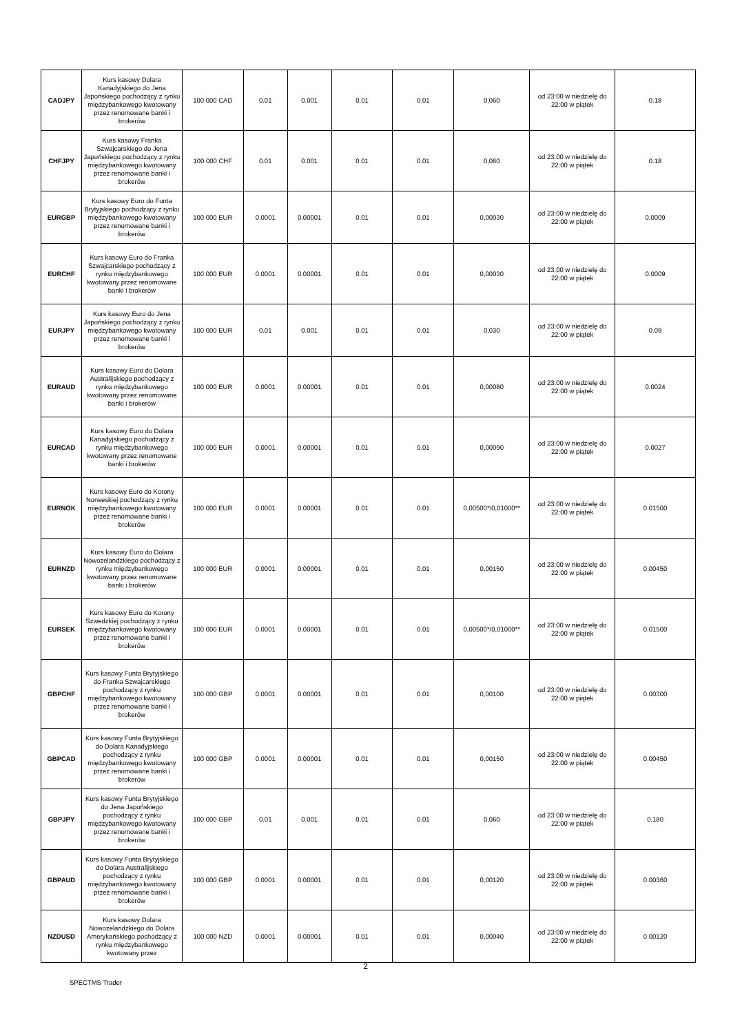| CADJPY | Kurs kasowy Dolara Kanadyjskiego do Jena Japońskiego pochodzący z rynku międzybankowego kwotowany przez renomowane banki i brokerów | 100 000 CAD | 0.01 | 0.001 | 0.01 | 0.01 | 0,060 | od 23:00 w niedzielę do 22:00 w piątek | 0.18 |
| CHFJPY | Kurs kasowy Franka Szwajcarskiego do Jena Japońskiego pochodzący z rynku międzybankowego kwotowany przez renomowane banki i brokerów | 100 000 CHF | 0.01 | 0.001 | 0.01 | 0.01 | 0,060 | od 23:00 w niedzielę do 22:00 w piątek | 0.18 |
| EURGBP | Kurs kasowy Euro do Funta Brytyjskiego pochodzący z rynku międzybankowego kwotowany przez renomowane banki i brokerów | 100 000 EUR | 0.0001 | 0.00001 | 0.01 | 0.01 | 0,00030 | od 23:00 w niedzielę do 22:00 w piątek | 0.0009 |
| EURCHF | Kurs kasowy Euro do Franka Szwajcarskiego pochodzący z rynku międzybankowego kwotowany przez renomowane banki i brokerów | 100 000 EUR | 0.0001 | 0.00001 | 0.01 | 0.01 | 0,00030 | od 23:00 w niedzielę do 22:00 w piątek | 0.0009 |
| EURJPY | Kurs kasowy Euro do Jena Japońskiego pochodzący z rynku międzybankowego kwotowany przez renomowane banki i brokerów | 100 000 EUR | 0.01 | 0.001 | 0.01 | 0.01 | 0,030 | od 23:00 w niedzielę do 22:00 w piątek | 0.09 |
| EURAUD | Kurs kasowy Euro do Dolara Australijskiego pochodzący z rynku międzybankowego kwotowany przez renomowane banki i brokerów | 100 000 EUR | 0.0001 | 0.00001 | 0.01 | 0.01 | 0,00080 | od 23:00 w niedzielę do 22:00 w piątek | 0.0024 |
| EURCAD | Kurs kasowy Euro do Dolara Kanadyjskiego pochodzący z rynku międzybankowego kwotowany przez renomowane banki i brokerów | 100 000 EUR | 0.0001 | 0.00001 | 0.01 | 0.01 | 0,00090 | od 23:00 w niedzielę do 22:00 w piątek | 0.0027 |
| EURNOK | Kurs kasowy Euro do Korony Norweskiej pochodzący z rynku międzybankowego kwotowany przez renomowane banki i brokerów | 100 000 EUR | 0.0001 | 0.00001 | 0.01 | 0.01 | 0,00500*/0,01000** | od 23:00 w niedzielę do 22:00 w piątek | 0.01500 |
| EURNZD | Kurs kasowy Euro do Dolara Nowozelandzkiego pochodzący z rynku międzybankowego kwotowany przez renomowane banki i brokerów | 100 000 EUR | 0.0001 | 0.00001 | 0.01 | 0.01 | 0,00150 | od 23:00 w niedzielę do 22:00 w piątek | 0.00450 |
| EURSEK | Kurs kasowy Euro do Korony Szwedzkiej pochodzący z rynku międzybankowego kwotowany przez renomowane banki i brokerów | 100 000 EUR | 0.0001 | 0.00001 | 0.01 | 0.01 | 0,00500*/0,01000** | od 23:00 w niedzielę do 22:00 w piątek | 0.01500 |
| GBPCHF | Kurs kasowy Funta Brytyjskiego do Franka Szwajcarskiego pochodzący z rynku międzybankowego kwotowany przez renomowane banki i brokerów | 100 000 GBP | 0.0001 | 0.00001 | 0.01 | 0.01 | 0,00100 | od 23:00 w niedzielę do 22:00 w piątek | 0.00300 |
| GBPCAD | Kurs kasowy Funta Brytyjskiego do Dolara Kanadyjskiego pochodzący z rynku międzybankowego kwotowany przez renomowane banki i brokerów | 100 000 GBP | 0.0001 | 0.00001 | 0.01 | 0.01 | 0,00150 | od 23:00 w niedzielę do 22:00 w piątek | 0.00450 |
| GBPJPY | Kurs kasowy Funta Brytyjskiego do Jena Japońskiego pochodzący z rynku międzybankowego kwotowany przez renomowane banki i brokerów | 100 000 GBP | 0.01 | 0.001 | 0.01 | 0.01 | 0,060 | od 23:00 w niedzielę do 22:00 w piątek | 0.180 |
| GBPAUD | Kurs kasowy Funta Brytyjskiego do Dolara Australijskiego pochodzący z rynku międzybankowego kwotowany przez renomowane banki i brokerów | 100 000 GBP | 0.0001 | 0.00001 | 0.01 | 0.01 | 0,00120 | od 23:00 w niedzielę do 22:00 w piątek | 0.00360 |
| NZDUSD | Kurs kasowy Dolara Nowozelandzkiego do Dolara Amerykańskiego pochodzący z rynku międzybankowego kwotowany przez | 100 000 NZD | 0.0001 | 0.00001 | 0.01 | 0.01 | 0,00040 | od 23:00 w niedzielę do 22:00 w piątek | 0.00120 |
2
SPECTMS Trader